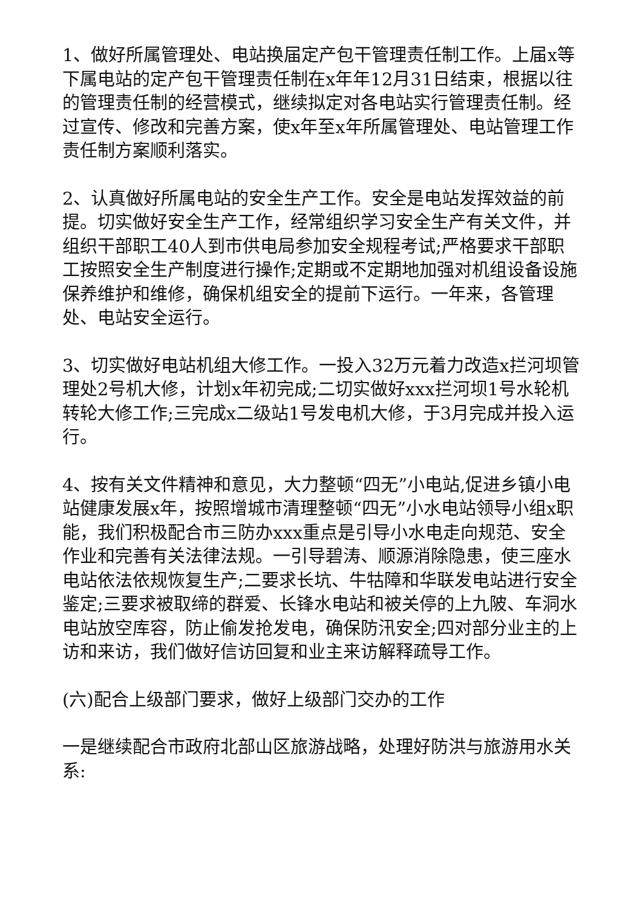1、做好所属管理处、电站换届定产包干管理责任制工作。上届x等下属电站的定产包干管理责任制在x年年12月31日结束，根据以往的管理责任制的经营模式，继续拟定对各电站实行管理责任制。经过宣传、修改和完善方案，使x年至x年所属管理处、电站管理工作责任制方案顺利落实。
2、认真做好所属电站的安全生产工作。安全是电站发挥效益的前提。切实做好安全生产工作，经常组织学习安全生产有关文件，并组织干部职工40人到市供电局参加安全规程考试;严格要求干部职工按照安全生产制度进行操作;定期或不定期地加强对机组设备设施保养维护和维修，确保机组安全的提前下运行。一年来，各管理处、电站安全运行。
3、切实做好电站机组大修工作。一投入32万元着力改造x拦河坝管理处2号机大修，计划x年初完成;二切实做好xxx拦河坝1号水轮机转轮大修工作;三完成x二级站1号发电机大修，于3月完成并投入运行。
4、按有关文件精神和意见，大力整顿“四无”小电站,促进乡镇小电站健康发展x年，按照增城市清理整顿“四无”小水电站领导小组x职能，我们积极配合市三防办xxx重点是引导小水电走向规范、安全作业和完善有关法律法规。一引导碧涛、顺源消除隐患，使三座水电站依法依规恢复生产;二要求长坑、牛牯障和华联发电站进行安全鉴定;三要求被取缔的群爱、长锋水电站和被关停的上九陂、车洞水电站放空库容，防止偷发抢发电，确保防汛安全;四对部分业主的上访和来访，我们做好信访回复和业主来访解释疏导工作。
(六)配合上级部门要求，做好上级部门交办的工作
一是继续配合市政府北部山区旅游战略，处理好防洪与旅游用水关系: